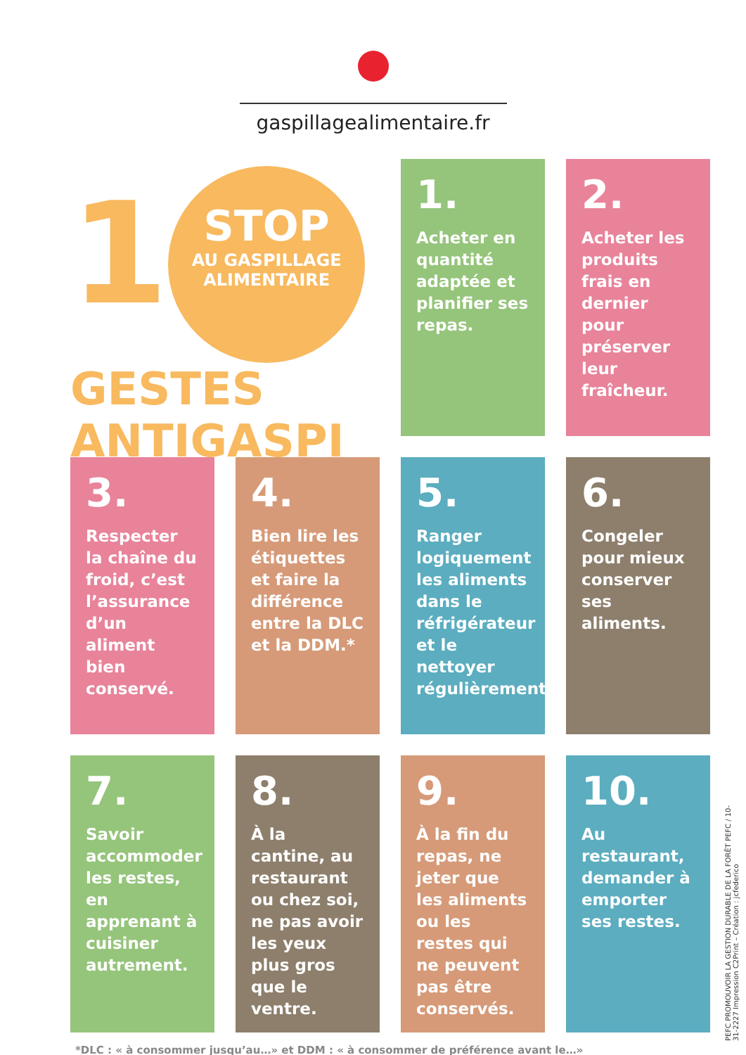gaspillagealimentaire.fr
1 STOP AU GASPILLAGE ALIMENTAIRE
GESTES ANTIGASPI
1.
Acheter en quantité adaptée et planifier ses repas.
2.
Acheter les produits frais en dernier pour préserver leur fraîcheur.
3.
Respecter la chaîne du froid, c’est l’assurance d’un aliment bien conservé.
4.
Bien lire les étiquettes et faire la différence entre la DLC et la DDM.*
5.
Ranger logiquement les aliments dans le réfrigérateur et le nettoyer régulièrement.
6.
Congeler pour mieux conserver ses aliments.
7.
Savoir accommoder les restes, en apprenant à cuisiner autrement.
8.
À la cantine, au restaurant ou chez soi, ne pas avoir les yeux plus gros que le ventre.
9.
À la fin du repas, ne jeter que les aliments ou les restes qui ne peuvent pas être conservés.
10.
Au restaurant, demander à emporter ses restes.
*DLC : « à consommer jusqu’au…» et DDM : « à consommer de préférence avant le…»
PEFC PROMOUVOIR LA GESTION DURABLE DE LA FORÊT PEFC / 10-31-2227 Impression C2Print – Création : jcfederico